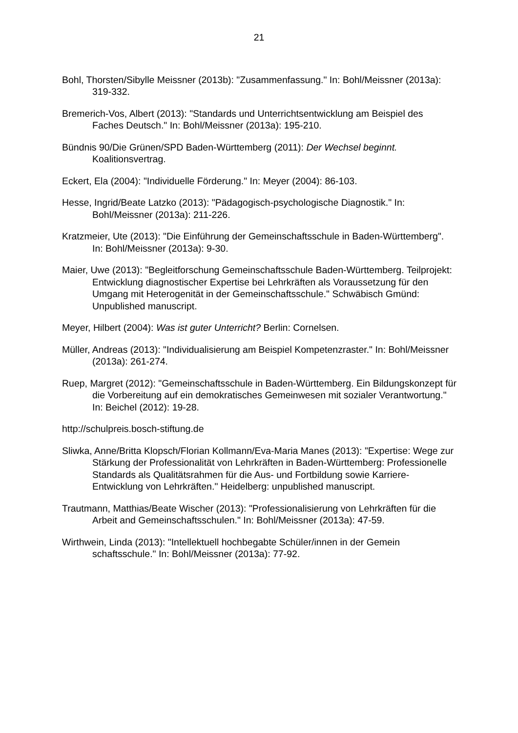21
Bohl, Thorsten/Sibylle Meissner (2013b): "Zusammenfassung." In: Bohl/Meissner (2013a): 319-332.
Bremerich-Vos, Albert (2013): "Standards und Unterrichtsentwicklung am Beispiel des Faches Deutsch." In: Bohl/Meissner (2013a): 195-210.
Bündnis 90/Die Grünen/SPD Baden-Württemberg (2011): Der Wechsel beginnt. Koalitionsvertrag.
Eckert, Ela (2004): "Individuelle Förderung." In: Meyer (2004): 86-103.
Hesse, Ingrid/Beate Latzko (2013): "Pädagogisch-psychologische Diagnostik." In: Bohl/Meissner (2013a): 211-226.
Kratzmeier, Ute (2013): "Die Einführung der Gemeinschaftsschule in Baden-Württemberg". In: Bohl/Meissner (2013a): 9-30.
Maier, Uwe (2013): "Begleitforschung Gemeinschaftsschule Baden-Württemberg. Teilprojekt: Entwicklung diagnostischer Expertise bei Lehrkräften als Voraussetzung für den Umgang mit Heterogenität in der Gemeinschaftsschule." Schwäbisch Gmünd: Unpublished manuscript.
Meyer, Hilbert (2004): Was ist guter Unterricht? Berlin: Cornelsen.
Müller, Andreas (2013): "Individualisierung am Beispiel Kompetenzraster." In: Bohl/Meissner (2013a): 261-274.
Ruep, Margret (2012): "Gemeinschaftsschule in Baden-Württemberg. Ein Bildungskonzept für die Vorbereitung auf ein demokratisches Gemeinwesen mit sozialer Verantwortung." In: Beichel (2012): 19-28.
http://schulpreis.bosch-stiftung.de
Sliwka, Anne/Britta Klopsch/Florian Kollmann/Eva-Maria Manes (2013): "Expertise: Wege zur Stärkung der Professionalität von Lehrkräften in Baden-Württemberg: Professionelle Standards als Qualitätsrahmen für die Aus- und Fortbildung sowie Karriere-Entwicklung von Lehrkräften." Heidelberg: unpublished manuscript.
Trautmann, Matthias/Beate Wischer (2013): "Professionalisierung von Lehrkräften für die Arbeit and Gemeinschaftsschulen." In: Bohl/Meissner (2013a): 47-59.
Wirthwein, Linda (2013): "Intellektuell hochbegabte Schüler/innen in der Gemein schaftsschule." In: Bohl/Meissner (2013a): 77-92.